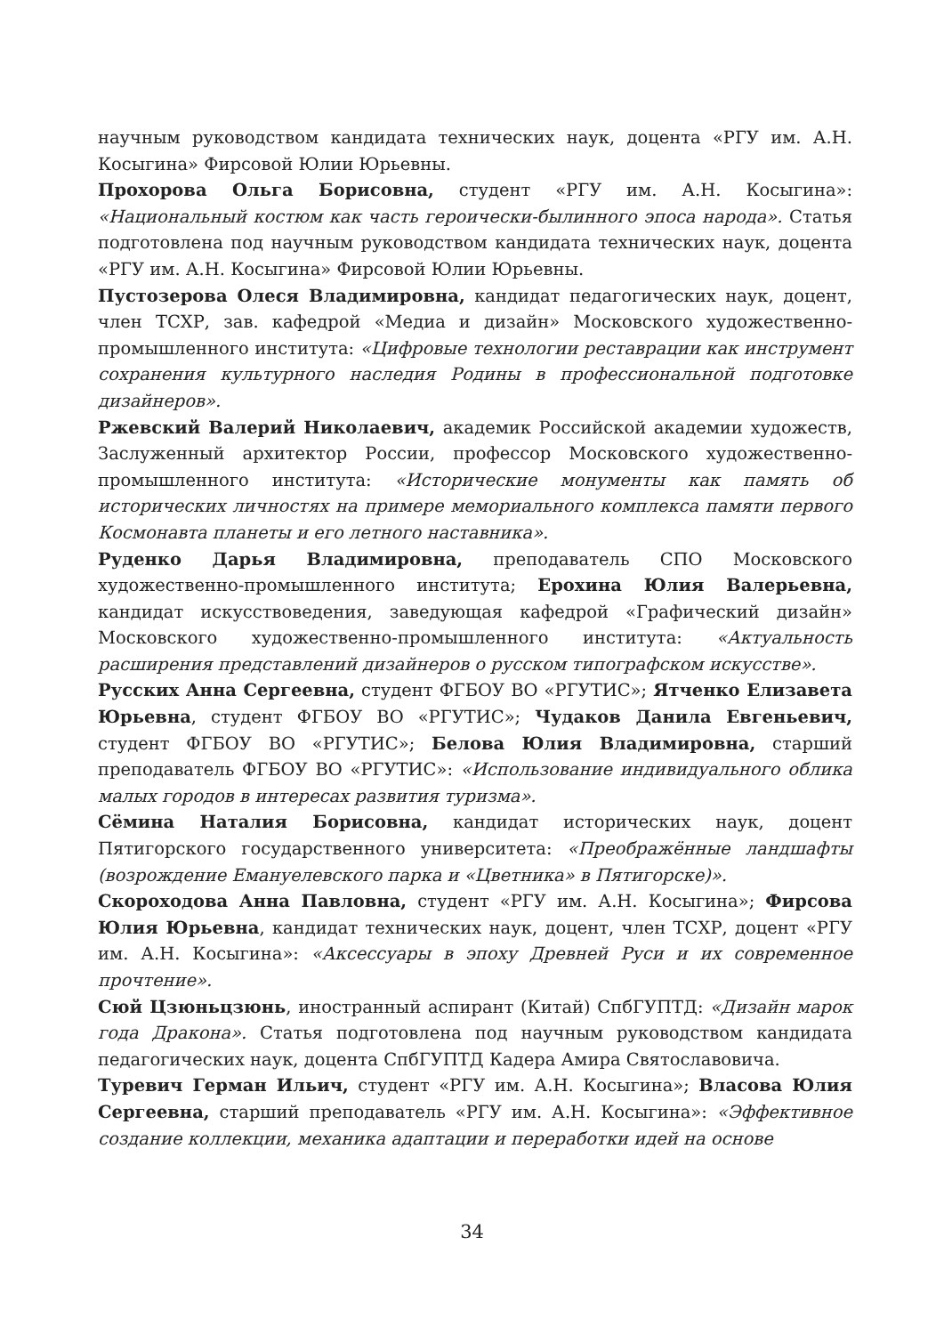научным руководством кандидата технических наук, доцента «РГУ им. А.Н. Косыгина» Фирсовой Юлии Юрьевны.
Прохорова Ольга Борисовна, студент «РГУ им. А.Н. Косыгина»: «Национальный костюм как часть героически-былинного эпоса народа». Статья подготовлена под научным руководством кандидата технических наук, доцента «РГУ им. А.Н. Косыгина» Фирсовой Юлии Юрьевны.
Пустозерова Олеся Владимировна, кандидат педагогических наук, доцент, член ТСХР, зав. кафедрой «Медиа и дизайн» Московского художественно-промышленного института: «Цифровые технологии реставрации как инструмент сохранения культурного наследия Родины в профессиональной подготовке дизайнеров».
Ржевский Валерий Николаевич, академик Российской академии художеств, Заслуженный архитектор России, профессор Московского художественно-промышленного института: «Исторические монументы как память об исторических личностях на примере мемориального комплекса памяти первого Космонавта планеты и его летного наставника».
Руденко Дарья Владимировна, преподаватель СПО Московского художественно-промышленного института; Ерохина Юлия Валерьевна, кандидат искусствоведения, заведующая кафедрой «Графический дизайн» Московского художественно-промышленного института: «Актуальность расширения представлений дизайнеров о русском типографском искусстве».
Русских Анна Сергеевна, студент ФГБОУ ВО «РГУТИС»; Ятченко Елизавета Юрьевна, студент ФГБОУ ВО «РГУТИС»; Чудаков Данила Евгеньевич, студент ФГБОУ ВО «РГУТИС»; Белова Юлия Владимировна, старший преподаватель ФГБОУ ВО «РГУТИС»: «Использование индивидуального облика малых городов в интересах развития туризма».
Сёмина Наталия Борисовна, кандидат исторических наук, доцент Пятигорского государственного университета: «Преображённые ландшафты (возрождение Емануелевского парка и «Цветника» в Пятигорске)».
Скороходова Анна Павловна, студент «РГУ им. А.Н. Косыгина»; Фирсова Юлия Юрьевна, кандидат технических наук, доцент, член ТСХР, доцент «РГУ им. А.Н. Косыгина»: «Аксессуары в эпоху Древней Руси и их современное прочтение».
Сюй Цзюньцзюнь, иностранный аспирант (Китай) СпбГУПТД: «Дизайн марок года Дракона». Статья подготовлена под научным руководством кандидата педагогических наук, доцента СпбГУПТД Кадера Амира Святославовича.
Туревич Герман Ильич, студент «РГУ им. А.Н. Косыгина»; Власова Юлия Сергеевна, старший преподаватель «РГУ им. А.Н. Косыгина»: «Эффективное создание коллекции, механика адаптации и переработки идей на основе
34